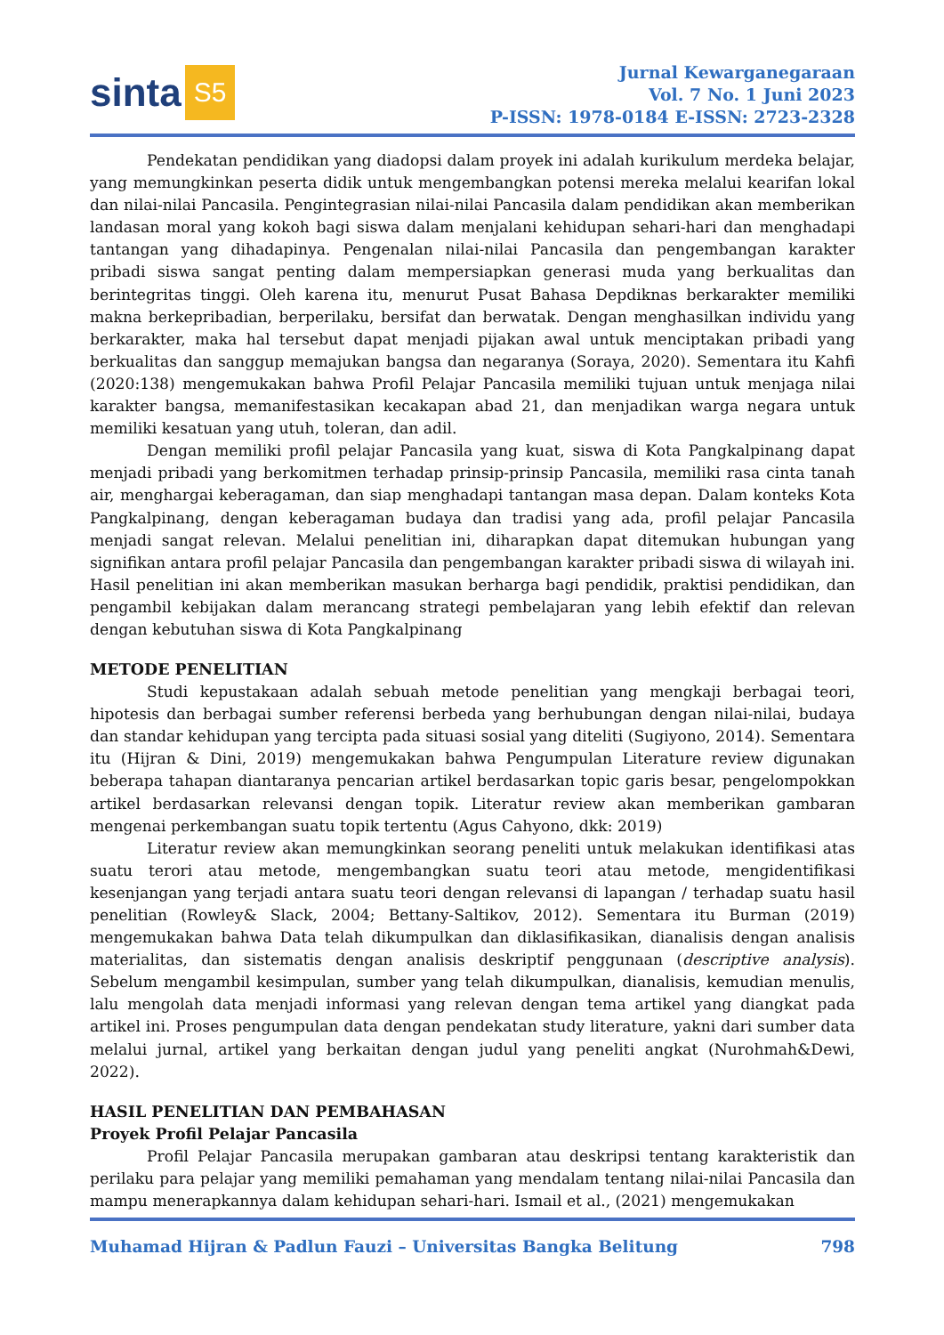sinta S5
Jurnal Kewarganegaraan
Vol. 7 No. 1 Juni 2023
P-ISSN: 1978-0184 E-ISSN: 2723-2328
Pendekatan pendidikan yang diadopsi dalam proyek ini adalah kurikulum merdeka belajar, yang memungkinkan peserta didik untuk mengembangkan potensi mereka melalui kearifan lokal dan nilai-nilai Pancasila. Pengintegrasian nilai-nilai Pancasila dalam pendidikan akan memberikan landasan moral yang kokoh bagi siswa dalam menjalani kehidupan sehari-hari dan menghadapi tantangan yang dihadapinya. Pengenalan nilai-nilai Pancasila dan pengembangan karakter pribadi siswa sangat penting dalam mempersiapkan generasi muda yang berkualitas dan berintegritas tinggi. Oleh karena itu, menurut Pusat Bahasa Depdiknas berkarakter memiliki makna berkepribadian, berperilaku, bersifat dan berwatak. Dengan menghasilkan individu yang berkarakter, maka hal tersebut dapat menjadi pijakan awal untuk menciptakan pribadi yang berkualitas dan sanggup memajukan bangsa dan negaranya (Soraya, 2020). Sementara itu Kahfi (2020:138) mengemukakan bahwa Profil Pelajar Pancasila memiliki tujuan untuk menjaga nilai karakter bangsa, memanifestasikan kecakapan abad 21, dan menjadikan warga negara untuk memiliki kesatuan yang utuh, toleran, dan adil.
Dengan memiliki profil pelajar Pancasila yang kuat, siswa di Kota Pangkalpinang dapat menjadi pribadi yang berkomitmen terhadap prinsip-prinsip Pancasila, memiliki rasa cinta tanah air, menghargai keberagaman, dan siap menghadapi tantangan masa depan. Dalam konteks Kota Pangkalpinang, dengan keberagaman budaya dan tradisi yang ada, profil pelajar Pancasila menjadi sangat relevan. Melalui penelitian ini, diharapkan dapat ditemukan hubungan yang signifikan antara profil pelajar Pancasila dan pengembangan karakter pribadi siswa di wilayah ini. Hasil penelitian ini akan memberikan masukan berharga bagi pendidik, praktisi pendidikan, dan pengambil kebijakan dalam merancang strategi pembelajaran yang lebih efektif dan relevan dengan kebutuhan siswa di Kota Pangkalpinang
METODE PENELITIAN
Studi kepustakaan adalah sebuah metode penelitian yang mengkaji berbagai teori, hipotesis dan berbagai sumber referensi berbeda yang berhubungan dengan nilai-nilai, budaya dan standar kehidupan yang tercipta pada situasi sosial yang diteliti (Sugiyono, 2014). Sementara itu (Hijran & Dini, 2019) mengemukakan bahwa Pengumpulan Literature review digunakan beberapa tahapan diantaranya pencarian artikel berdasarkan topic garis besar, pengelompokkan artikel berdasarkan relevansi dengan topik. Literatur review akan memberikan gambaran mengenai perkembangan suatu topik tertentu (Agus Cahyono, dkk: 2019)
Literatur review akan memungkinkan seorang peneliti untuk melakukan identifikasi atas suatu terori atau metode, mengembangkan suatu teori atau metode, mengidentifikasi kesenjangan yang terjadi antara suatu teori dengan relevansi di lapangan / terhadap suatu hasil penelitian (Rowley& Slack, 2004; Bettany-Saltikov, 2012). Sementara itu Burman (2019) mengemukakan bahwa Data telah dikumpulkan dan diklasifikasikan, dianalisis dengan analisis materialitas, dan sistematis dengan analisis deskriptif penggunaan (descriptive analysis). Sebelum mengambil kesimpulan, sumber yang telah dikumpulkan, dianalisis, kemudian menulis, lalu mengolah data menjadi informasi yang relevan dengan tema artikel yang diangkat pada artikel ini. Proses pengumpulan data dengan pendekatan study literature, yakni dari sumber data melalui jurnal, artikel yang berkaitan dengan judul yang peneliti angkat (Nurohmah&Dewi, 2022).
HASIL PENELITIAN DAN PEMBAHASAN
Proyek Profil Pelajar Pancasila
Profil Pelajar Pancasila merupakan gambaran atau deskripsi tentang karakteristik dan perilaku para pelajar yang memiliki pemahaman yang mendalam tentang nilai-nilai Pancasila dan mampu menerapkannya dalam kehidupan sehari-hari. Ismail et al., (2021) mengemukakan
Muhamad Hijran & Padlun Fauzi – Universitas Bangka Belitung 798